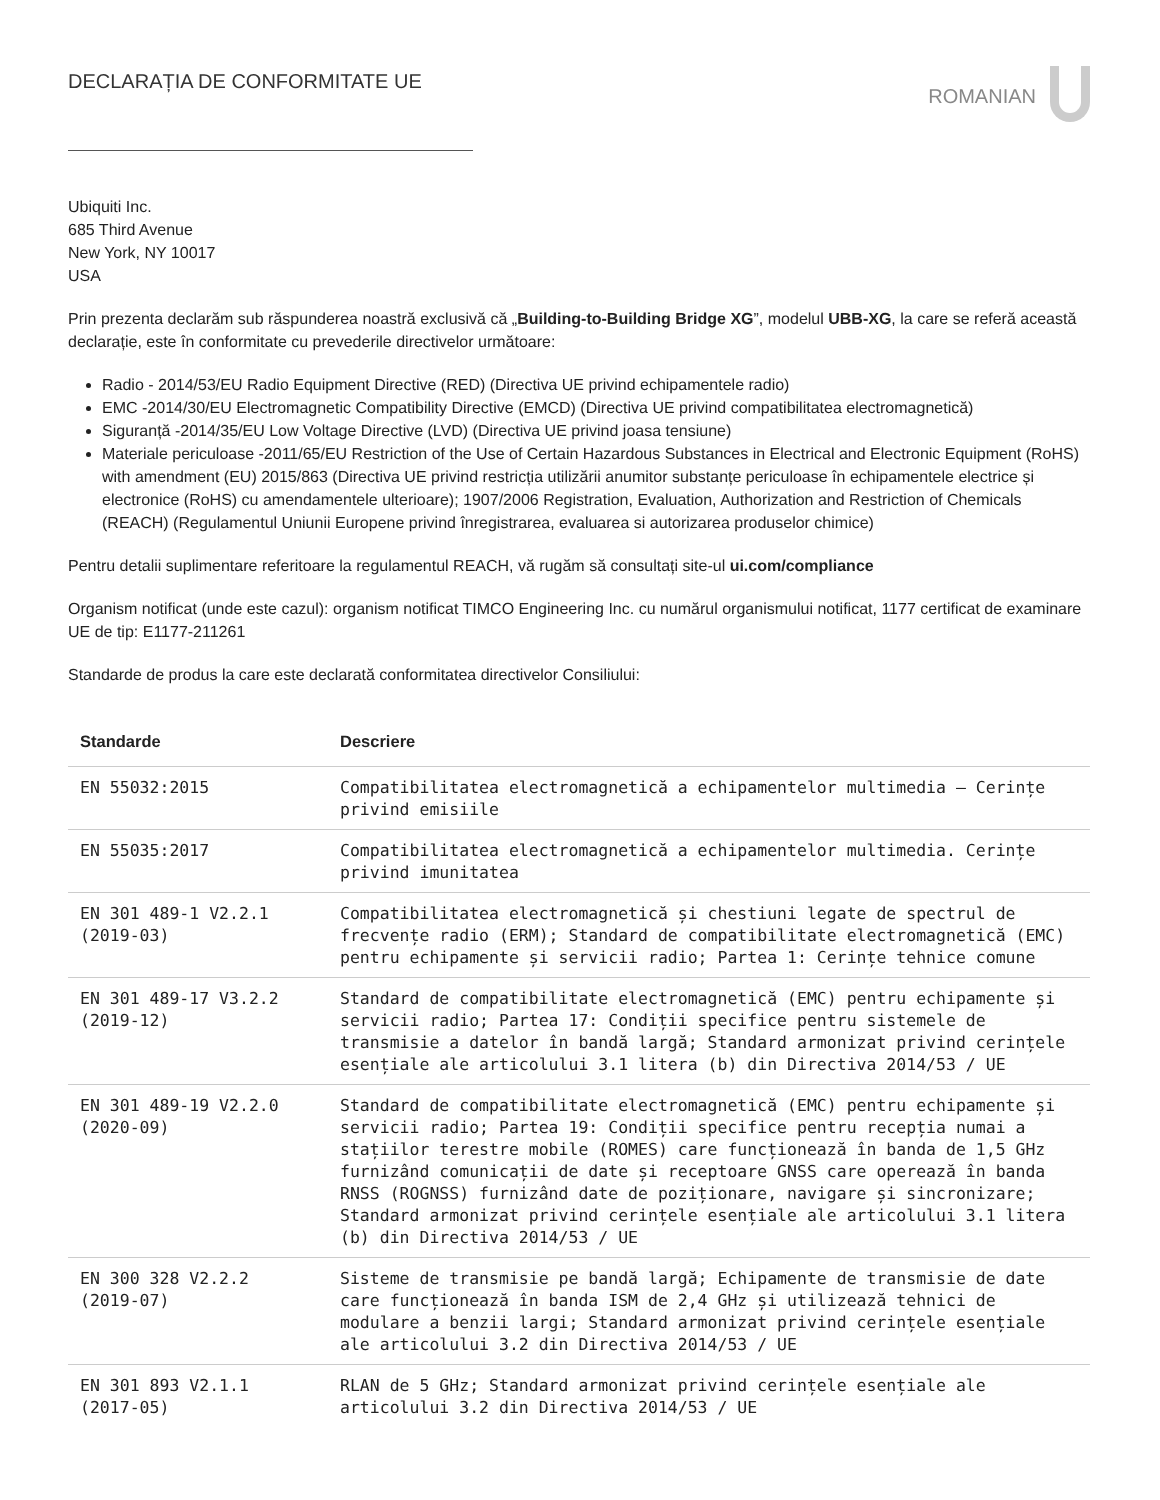DECLARAȚIA DE CONFORMITATE UE ROMANIAN
Ubiquiti Inc.
685 Third Avenue
New York, NY 10017
USA
Prin prezenta declarăm sub răspunderea noastră exclusivă că „Building-to-Building Bridge XG”, modelul UBB-XG, la care se referă această declarație, este în conformitate cu prevederile directivelor următoare:
Radio - 2014/53/EU Radio Equipment Directive (RED) (Directiva UE privind echipamentele radio)
EMC -2014/30/EU Electromagnetic Compatibility Directive (EMCD) (Directiva UE privind compatibilitatea electromagnetică)
Siguranță -2014/35/EU Low Voltage Directive (LVD) (Directiva UE privind joasa tensiune)
Materiale periculoase -2011/65/EU Restriction of the Use of Certain Hazardous Substances in Electrical and Electronic Equipment (RoHS) with amendment (EU) 2015/863 (Directiva UE privind restricția utilizării anumitor substanțe periculoase în echipamentele electrice și electronice (RoHS) cu amendamentele ulterioare); 1907/2006 Registration, Evaluation, Authorization and Restriction of Chemicals (REACH) (Regulamentul Uniunii Europene privind înregistrarea, evaluarea si autorizarea produselor chimice)
Pentru detalii suplimentare referitoare la regulamentul REACH, vă rugăm să consultați site-ul ui.com/compliance
Organism notificat (unde este cazul): organism notificat TIMCO Engineering Inc. cu numărul organismului notificat, 1177 certificat de examinare UE de tip: E1177-211261
Standarde de produs la care este declarată conformitatea directivelor Consiliului:
| Standarde | Descriere |
| --- | --- |
| EN 55032:2015 | Compatibilitatea electromagnetică a echipamentelor multimedia – Cerințe privind emisiile |
| EN 55035:2017 | Compatibilitatea electromagnetică a echipamentelor multimedia. Cerințe privind imunitatea |
| EN 301 489-1 V2.2.1 (2019-03) | Compatibilitatea electromagnetică și chestiuni legate de spectrul de frecvențe radio (ERM); Standard de compatibilitate electromagnetică (EMC) pentru echipamente și servicii radio; Partea 1: Cerințe tehnice comune |
| EN 301 489-17 V3.2.2 (2019-12) | Standard de compatibilitate electromagnetică (EMC) pentru echipamente și servicii radio; Partea 17: Condiții specifice pentru sistemele de transmisie a datelor în bandă largă; Standard armonizat privind cerințele esențiale ale articolului 3.1 litera (b) din Directiva 2014/53 / UE |
| EN 301 489-19 V2.2.0 (2020-09) | Standard de compatibilitate electromagnetică (EMC) pentru echipamente și servicii radio; Partea 19: Condiții specifice pentru recepția numai a stațiilor terestre mobile (ROMES) care funcționează în banda de 1,5 GHz furnizând comunicații de date și receptoare GNSS care operează în banda RNSS (ROGNSS) furnizând date de poziționare, navigare și sincronizare; Standard armonizat privind cerințele esențiale ale articolului 3.1 litera (b) din Directiva 2014/53 / UE |
| EN 300 328 V2.2.2 (2019-07) | Sisteme de transmisie pe bandă largă; Echipamente de transmisie de date care funcționează în banda ISM de 2,4 GHz și utilizează tehnici de modulare a benzii largi; Standard armonizat privind cerințele esențiale ale articolului 3.2 din Directiva 2014/53 / UE |
| EN 301 893 V2.1.1 (2017-05) | RLAN de 5 GHz; Standard armonizat privind cerințele esențiale ale articolului 3.2 din Directiva 2014/53 / UE |